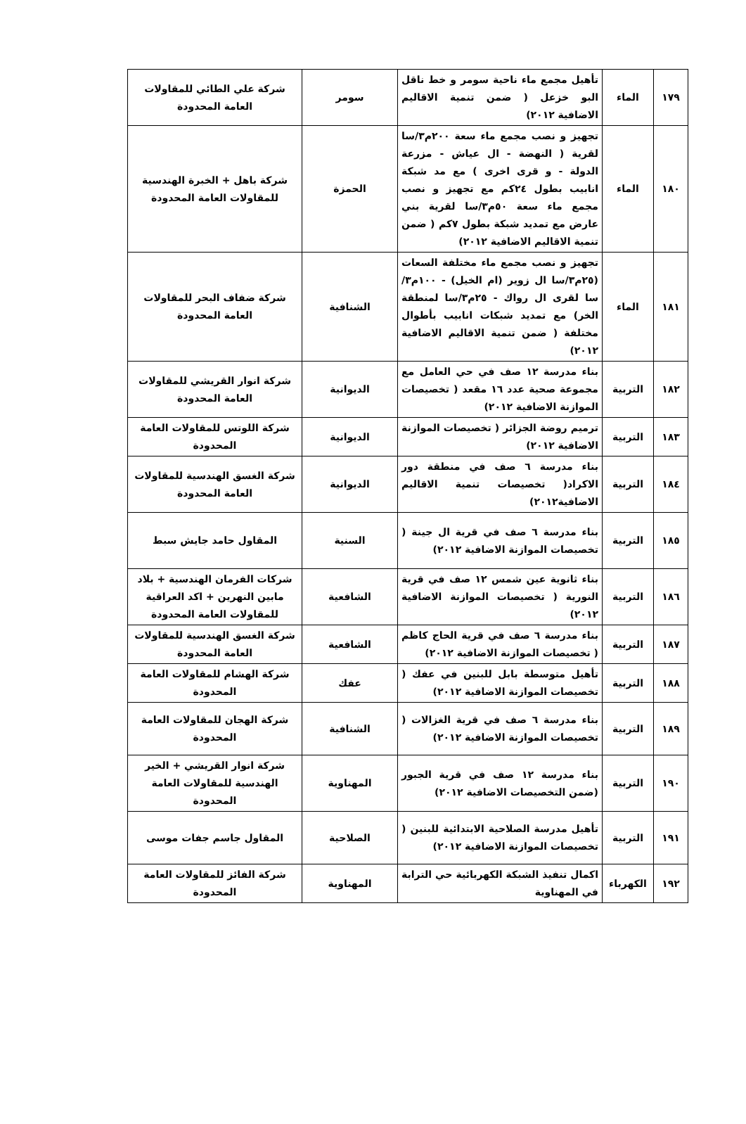| ١٧٩ | الماء | تأهيل مجمع ماء ناحية سومر و خط ناقل البو خزعل ( ضمن تنمية الاقاليم الاضافية ٢٠١٢) | سومر | شركة علي الطائي للمقاولات العامة المحدودة |
| ١٨٠ | الماء | تجهيز و نصب مجمع ماء سعة ٢٠٠م٣/سا لقرية ( النهضة - ال عياش - مزرعة الدولة - و قرى اخرى ) مع مد شبكة انابيب بطول ٢٤كم مع تجهيز و نصب مجمع ماء سعة ٥٠م٣/سا لقرية بني عارض مع تمديد شبكة بطول ٧كم ( ضمن تنمية الاقاليم الاضافية ٢٠١٢) | الحمزة | شركة باهل + الخبرة الهندسية للمقاولات العامة المحدودة |
| ١٨١ | الماء | تجهيز و نصب مجمع ماء مختلفة السعات (٢٥م٣/سا ال زوير (ام الخيل) - ١٠٠م٣/سا لقرى ال رواك - ٢٥م٣/سا لمنطقة الخر) مع تمديد شبكات انابيب بأطوال مختلفة ( ضمن تنمية الاقاليم الاضافية ٢٠١٢) | الشنافية | شركة ضفاف البحر للمقاولات العامة المحدودة |
| ١٨٢ | التربية | بناء مدرسة ١٢ صف في حي العامل مع مجموعة صحية عدد ١٦ مقعد ( تخصيصات الموازنة الاضافية ٢٠١٢) | الديوانية | شركة انوار القريشي للمقاولات العامة المحدودة |
| ١٨٣ | التربية | ترميم روضة الجزائر ( تخصيصات الموازنة الاضافية ٢٠١٢) | الديوانية | شركة اللوتس للمقاولات العامة المحدودة |
| ١٨٤ | التربية | بناء مدرسة ٦ صف في منطقة دور الاكراد( تخصيصات تنمية الاقاليم الاضافية٢٠١٢) | الديوانية | شركة الغسق الهندسية للمقاولات العامة المحدودة |
| ١٨٥ | التربية | بناء مدرسة ٦ صف في قرية ال جينة ( تخصيصات الموازنة الاضافية ٢٠١٢) | السنية | المقاول حامد جايش سبط |
| ١٨٦ | التربية | بناء ثانوية عين شمس ١٢ صف في قرية النورية ( تخصيصات الموازنة الاضافية ٢٠١٢) | الشافعية | شركات الفرمان الهندسية + بلاد مابين النهرين + اكد العراقية للمقاولات العامة المحدودة |
| ١٨٧ | التربية | بناء مدرسة ٦ صف في قرية الحاج كاظم ( تخصيصات الموازنة الاضافية ٢٠١٢) | الشافعية | شركة الغسق الهندسية للمقاولات العامة المحدودة |
| ١٨٨ | التربية | تأهيل متوسطة بابل للبنين في عفك ( تخصيصات الموازنة الاضافية ٢٠١٢) | عفك | شركة الهشام للمقاولات العامة المحدودة |
| ١٨٩ | التربية | بناء مدرسة ٦ صف في قرية الغزالات ( تخصيصات الموازنة الاضافية ٢٠١٢) | الشنافية | شركة الهجان للمقاولات العامة المحدودة |
| ١٩٠ | التربية | بناء مدرسة ١٢ صف في قرية الجبور (ضمن التخصيصات الاضافية ٢٠١٢) | المهناوية | شركة انوار القريشي + الخير الهندسية للمقاولات العامة المحدودة |
| ١٩١ | التربية | تأهيل مدرسة الصلاحية الابتدائية للبنين ( تخصيصات الموازنة الاضافية ٢٠١٢) | الصلاحية | المقاول جاسم جفات موسى |
| ١٩٢ | الكهرباء | اكمال تنفيذ الشبكة الكهربائية حي الترابة في المهناوية | المهناوية | شركة الفائز للمقاولات العامة المحدودة |